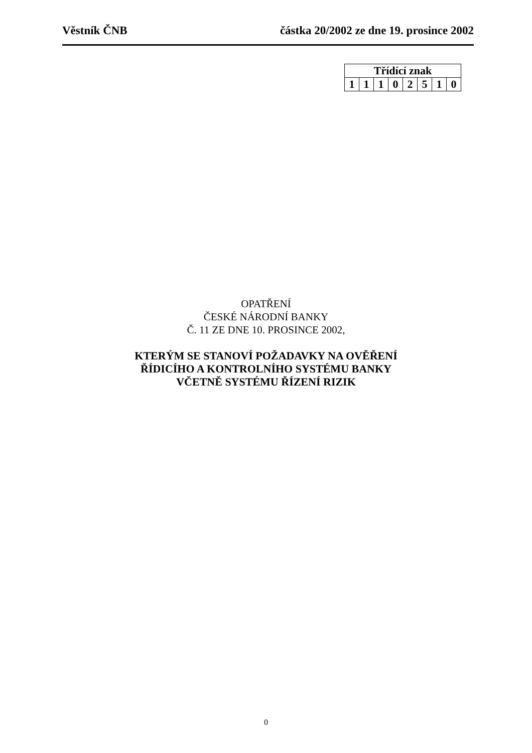Věstník ČNB částka 20/2002 ze dne 19. prosince 2002
| Třídící znak | | | | | | | |
| --- | --- | --- | --- | --- | --- | --- | --- |
| 1 | 1 | 1 | 0 | 2 | 5 | 1 | 0 |
OPATŘENÍ
ČESKÉ NÁRODNÍ BANKY
Č. 11 ZE DNE 10. PROSINCE 2002,
KTERÝM SE STANOVÍ POŽADAVKY NA OVĚŘENÍ
ŘÍDICÍHO A KONTROLNÍHO SYSTÉMU BANKY
VČETNĚ SYSTÉMU ŘÍZENÍ RIZIK
0